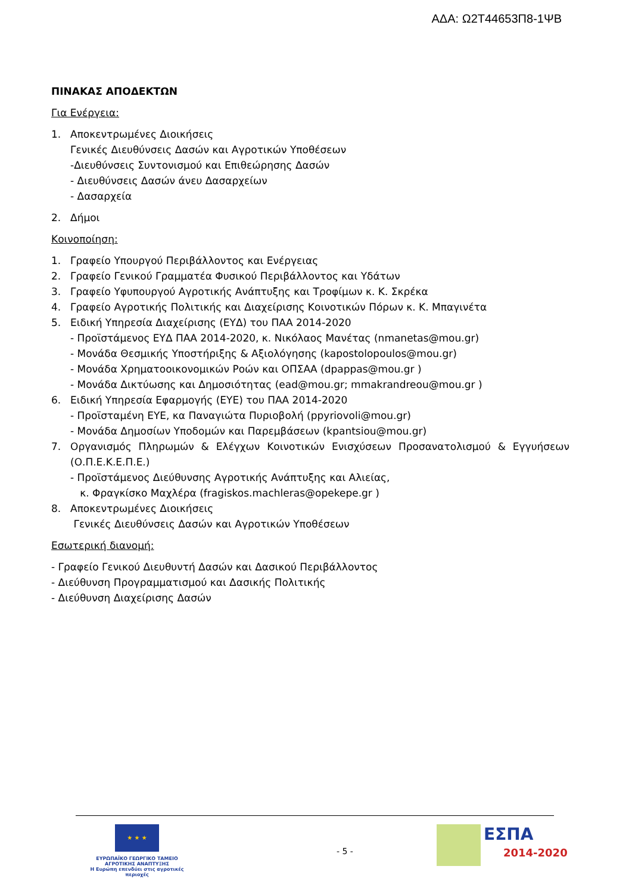ΑΔΑ: Ω2Τ44653Π8-1ΨΒ
ΠΙΝΑΚΑΣ ΑΠΟΔΕΚΤΩΝ
Για Ενέργεια:
1. Αποκεντρωμένες Διοικήσεις
Γενικές Διευθύνσεις Δασών και Αγροτικών Υποθέσεων
-Διευθύνσεις Συντονισμού και Επιθεώρησης Δασών
- Διευθύνσεις Δασών άνευ Δασαρχείων
- Δασαρχεία
2. Δήμοι
Κοινοποίηση:
1. Γραφείο Υπουργού Περιβάλλοντος και Ενέργειας
2. Γραφείο Γενικού Γραμματέα Φυσικού Περιβάλλοντος και Υδάτων
3. Γραφείο Υφυπουργού Αγροτικής Ανάπτυξης και Τροφίμων κ. Κ. Σκρέκα
4. Γραφείο Αγροτικής Πολιτικής και Διαχείρισης Κοινοτικών Πόρων κ. Κ. Μπαγινέτα
5. Ειδική Υπηρεσία Διαχείρισης (ΕΥΔ) του ΠΑΑ 2014-2020
- Προϊστάμενος ΕΥΔ ΠΑΑ 2014-2020, κ. Νικόλαος Μανέτας (nmanetas@mou.gr)
- Μονάδα Θεσμικής Υποστήριξης & Αξιολόγησης (kapostolopoulos@mou.gr)
- Μονάδα Χρηματοοικονομικών Ροών και ΟΠΣΑΑ (dpappas@mou.gr )
- Μονάδα Δικτύωσης και Δημοσιότητας (ead@mou.gr; mmakrandreou@mou.gr )
6. Ειδική Υπηρεσία Εφαρμογής (ΕΥΕ) του ΠΑΑ 2014-2020
- Προϊσταμένη ΕΥΕ, κα Παναγιώτα Πυριοβολή (ppyriovoli@mou.gr)
- Μονάδα Δημοσίων Υποδομών και Παρεμβάσεων (kpantsiou@mou.gr)
7. Οργανισμός Πληρωμών & Ελέγχων Κοινοτικών Ενισχύσεων Προσανατολισμού & Εγγυήσεων (Ο.Π.Ε.Κ.Ε.Π.Ε.)
- Προϊστάμενος Διεύθυνσης Αγροτικής Ανάπτυξης και Αλιείας,
κ. Φραγκίσκο Μαχλέρα (fragiskos.machleras@opekepe.gr )
8. Αποκεντρωμένες Διοικήσεις
Γενικές Διευθύνσεις Δασών και Αγροτικών Υποθέσεων
Εσωτερική διανομή:
- Γραφείο Γενικού Διευθυντή Δασών και Δασικού Περιβάλλοντος
- Διεύθυνση Προγραμματισμού και Δασικής Πολιτικής
- Διεύθυνση Διαχείρισης Δασών
★ ★ ★
ΕΥΡΩΠΑΪΚΟ ΓΕΩΡΓΙΚΟ ΤΑΜΕΙΟ ΑΓΡΟΤΙΚΗΣ ΑΝΑΠΤΥΞΗΣ
Η Ευρώπη επενδύει στις αγροτικές περιοχές
- 5 -
ΕΣΠΑ
2014-2020